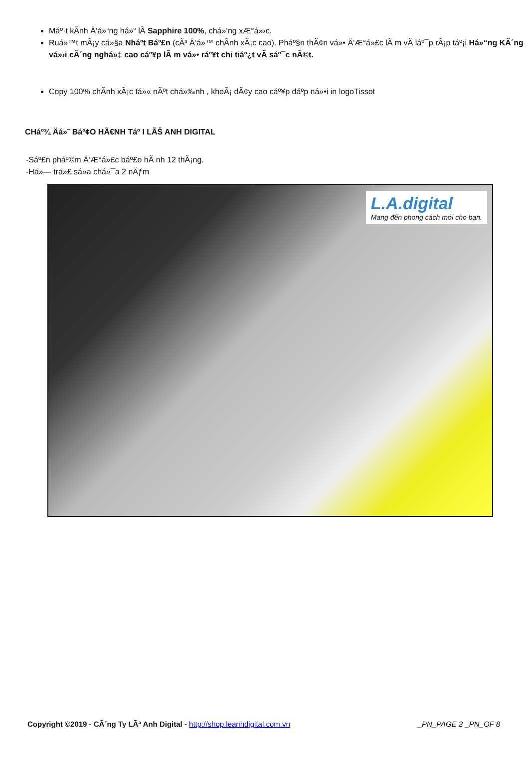Máº·t kÃ­nh Ä‘á»“ng há»“ lÃ Sapphire 100%, chá»‘ng xÆ°á»›c.
Ruá»™t mÃ¡y cá»§a Nháº­t Báº£n (cÃ³ Ä‘á»™ chÃ­nh xÃ¡c cao). Pháº§n thÃ¢n vá»• Ä‘Æ°á»£c lÃ m vÃ láº¯p rÃ¡p táº¡i Há»“ng KÃ´ng vá»›i cÃ´ng nghá»‡ cao cáº¥p lÃ m vá»• ráº¥t chi tiáº¿t vÃ sáº¯c nÃ©t.
Copy 100% chÃ­nh xÃ¡c tá»« nÃºt chá»‰nh , khoÃ¡ dÃ¢y cao cáº¥p dáº­p ná»•i in logoTissot
CHáº¾ Äá»˜ Báº¢O HÃ€NH Táº I LÃŠ ANH DIGITAL
-Sáº£n pháº©m Ä‘Æ°á»£c báº£o hÃ nh 12 thÃ¡ng.
-Há»— trá»£ sá»­a chá»¯a 2 nÄƒm
L.A.digital
Mang đến phong cách mới cho bạn.
Copyright ©2019 - CÃ´ng Ty LÃª Anh Digital - http://shop.leanhdigital.com.vn _PN_PAGE 2 _PN_OF 8